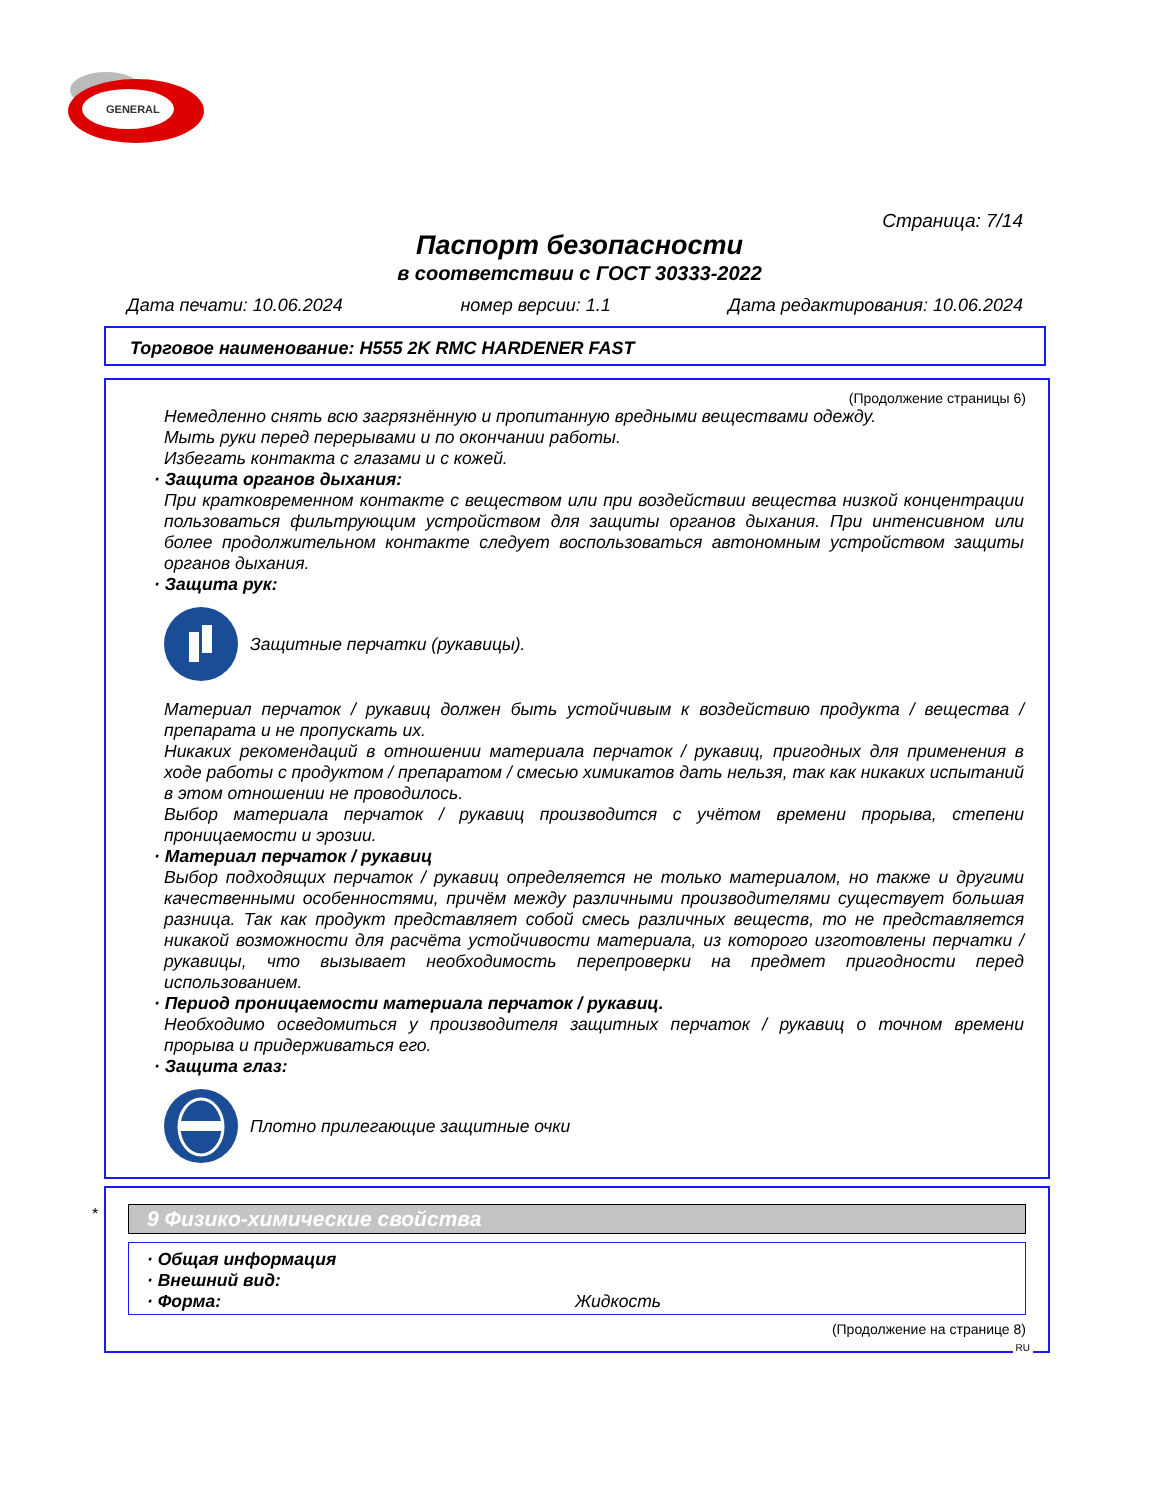GENERAL
Страница: 7/14
Паспорт безопасности
в соответствии с ГОСТ 30333-2022
Дата печати: 10.06.2024 номер версии: 1.1 Дата редактирования: 10.06.2024
Торговое наименование: H555 2K RMC HARDENER FAST
(Продолжение страницы 6)
Немедленно снять всю загрязнённую и пропитанную вредными веществами одежду.
Мыть руки перед перерывами и по окончании работы.
Избегать контакта с глазами и с кожей.
· Защита органов дыхания:
При кратковременном контакте с веществом или при воздействии вещества низкой концентрации пользоваться фильтрующим устройством для защиты органов дыхания. При интенсивном или более продолжительном контакте следует воспользоваться автономным устройством защиты органов дыхания.
· Защита рук:
Защитные перчатки (рукавицы).
Материал перчаток / рукавиц должен быть устойчивым к воздействию продукта / вещества / препарата и не пропускать их.
Никаких рекомендаций в отношении материала перчаток / рукавиц, пригодных для применения в ходе работы с продуктом / препаратом / смесью химикатов дать нельзя, так как никаких испытаний в этом отношении не проводилось.
Выбор материала перчаток / рукавиц производится с учётом времени прорыва, степени проницаемости и эрозии.
· Материал перчаток / рукавиц
Выбор подходящих перчаток / рукавиц определяется не только материалом, но также и другими качественными особенностями, причём между различными производителями существует большая разница. Так как продукт представляет собой смесь различных веществ, то не представляется никакой возможности для расчёта устойчивости материала, из которого изготовлены перчатки / рукавицы, что вызывает необходимость перепроверки на предмет пригодности перед использованием.
· Период проницаемости материала перчаток / рукавиц.
Необходимо осведомиться у производителя защитных перчаток / рукавиц о точном времени прорыва и придерживаться его.
· Защита глаз:
Плотно прилегающие защитные очки
*
9 Физико-химические свойства
· Общая информация
· Внешний вид:
· Форма: Жидкость
(Продолжение на странице 8)
RU